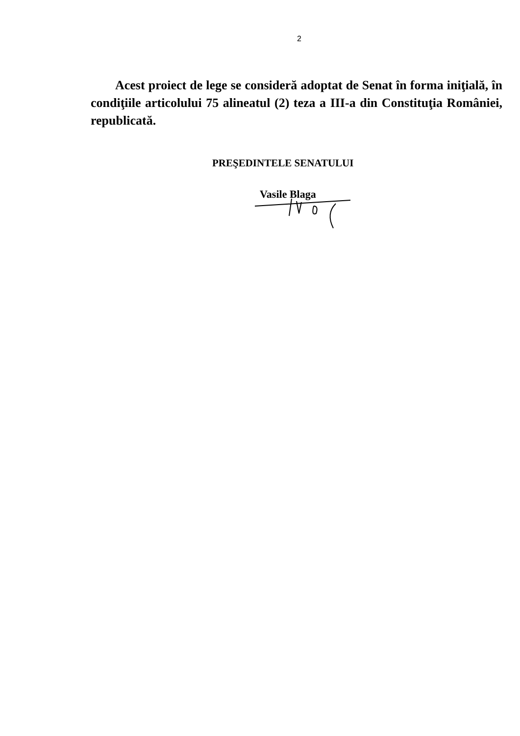2
Acest proiect de lege se consideră adoptat de Senat în forma iniţială, în condiţiile articolului 75 alineatul (2) teza a III-a din Constituţia României, republicată.
PREŞEDINTELE SENATULUI
Vasile Blaga